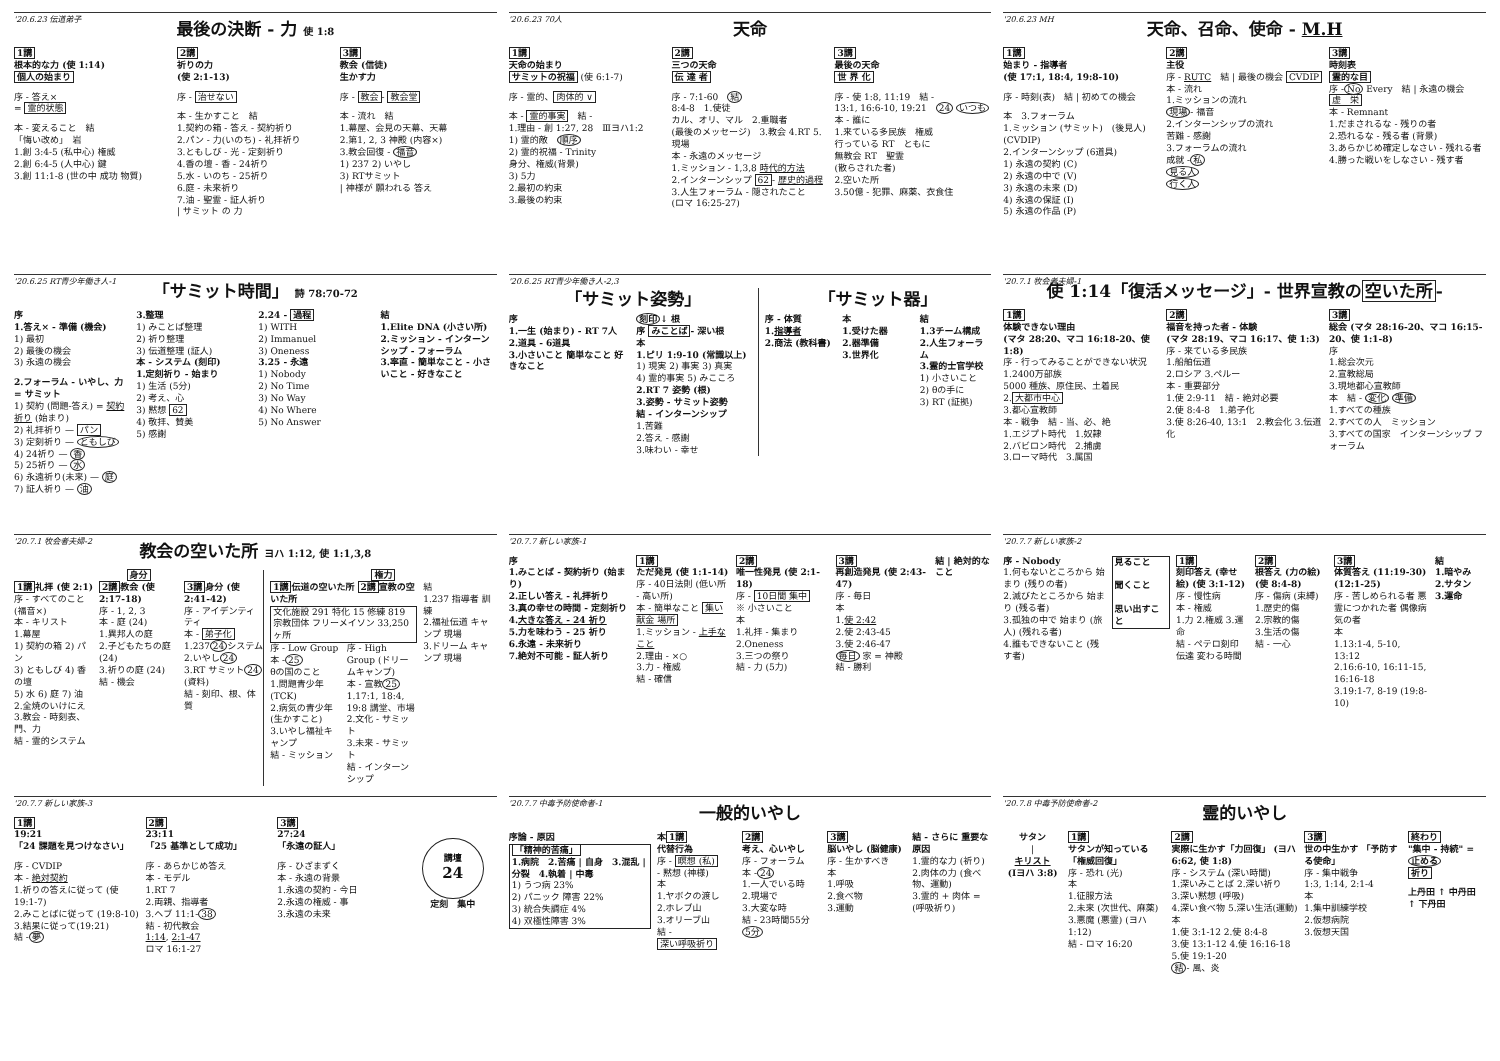'20.6.23 伝道弟子
最後の決断 - 力 使 1:8
1講
根本的な力 (使 1:14)
個人の始まり
序 - 答え×
= 霊的状態
本 - 変えること　結
「悔い改め」　岩
1.創 3:4-5 (私中心) 権威
2.創 6:4-5 (人中心) 鍵
3.創 11:1-8 (世の中 成功 物質)
2講
祈りの力
(使 2:1-13)
序 - 治せない
本 - 生かすこと　結
1.契約の箱 - 答え - 契約祈り
2.パン - 力(いのち) - 礼拝祈り
3.ともしび - 光 - 定刻祈り
4.香の壇 - 香 - 24祈り
5.水 - いのち - 25祈り
6.庭 - 未来祈り
7.油 - 聖霊 - 証人祈り
| サミット の 力
3講
教会 (信徒)
生かす力
序 - 教会- 教会堂
本 - 流れ　結
1.幕屋、会見の天幕、天幕
2.第1, 2, 3 神殿 (内容×)
3.教会回復 - 福音
1) 237 2) いやし
3) RTサミット
| 神様が 願われる 答え
'20.6.23 70人
天命
1講
天命の始まり
サミットの祝福 (使 6:1-7)
序 - 霊的、肉体的 ∨
本 - 霊的事実　結 -
1.理由 - 創 1:27, 28　Ⅲヨハ1:2
1) 霊的敵　順序
2) 霊的祝福 - Trinity
身分、権威(背景)
3) 5力
2.最初の約束
3.最後の約束
2講
三つの天命
伝 達 者
序 - 7:1-60　結
8:4-8　1.使徒
カル、オリ、マル　2.重職者
(最後のメッセージ)　3.教会 4.RT 5.現場
本 - 永遠のメッセージ
1.ミッション - 1,3,8 時代的方法
2.インターンシップ 62- 歴史的過程
3.人生フォーラム - 隠されたこと
(ロマ 16:25-27)
3講
最後の天命
世 界 化
序 - 使 1:8, 11:19　結 -
13:1, 16:6-10, 19:21　24 いつも
本 - 誰に
1.来ている多民族　権威
行っている RT　ともに
無教会 RT　聖霊
(散らされた者)
2.空いた所
3.50億 - 犯罪、麻薬、衣食住
'20.6.23 MH
天命、召命、使命 - M.H
1講
始まり - 指導者
(使 17:1, 18:4, 19:8-10)
序 - 時刻(表)　結 | 初めての機会
本　3.フォーラム
1.ミッション (サミット)　(後見人) (CVDIP)
2.インターンシップ (6道具)
1) 永遠の契約 (C)
2) 永遠の中で (V)
3) 永遠の未来 (D)
4) 永遠の保証 (I)
5) 永遠の作品 (P)
2講
主役
序 - RUTC　結 | 最後の機会 CVDIP
本 - 流れ
1.ミッションの流れ
現場- 福音
2.インターンシップの流れ
苦難 - 感謝
3.フォーラムの流れ
成就 -私
見る人
行く人
3講
時刻表
霊的な目
序 -No Every　結 | 永遠の機会
虚　栄
本 - Remnant
1.だまされるな - 残りの者
2.恐れるな - 残る者 (背景)
3.あらかじめ確定しなさい - 残れる者
4.勝った戦いをしなさい - 残す者
'20.6.25 RT青少年働き人-1
「サミット時間」 詩 78:70-72
序
1.答え× - 準備 (機会)
1) 最初
2) 最後の機会
3) 永遠の機会
2.フォーラム - いやし、力 = サミット
1) 契約 (問題-答え) = 契約祈り (始まり)
2) 礼拝祈り — パン
3) 定刻祈り — ともしび
4) 24祈り — 香
5) 25祈り — 水
6) 永遠祈り(未来) — 庭
7) 証人祈り — 油
3.整理
1) みことば整理
2) 祈り整理
3) 伝道整理 (証人)
本 - システム (刻印)
1.定刻祈り - 始まり
1) 生活 (5分)
2) 考え、心
3) 黙想 62
4) 敬拝、賛美
5) 感謝
2.24 - 過程
1) WITH
2) Immanuel
3) Oneness
3.25 - 永遠
1) Nobody
2) No Time
3) No Way
4) No Where
5) No Answer
結
1.Elite DNA (小さい所)
2.ミッション - インターンシップ - フォーラム
3.率直 - 簡単なこと - 小さいこと - 好きなこと
'20.6.25 RT青少年働き人-2,3
「サミット姿勢」
序
1.一生 (始まり) - RT 7人
2.道具 - 6道具
3.小さいこと 簡単なこと 好きなこと
刻印↓ 根
序 みことば- 深い根
本
1.ピリ 1:9-10 (常識以上)
1) 現実 2) 事実 3) 真実
4) 霊的事実 5) みこころ
2.RT 7 姿勢 (根)
3.姿勢 - サミット姿勢
結 - インターンシップ
1.苦難
2.答え - 感謝
3.味わい - 幸せ
「サミット器」
序 - 体質
1.指導者
2.商法 (教科書)
本
1.受けた器
2.器準備
3.世界化
結
1.3チーム構成
2.人生フォーラム
3.霊的士官学校
1) 小さいこと
2) θの手に
3) RT (証拠)
'20.7.1 牧会者夫婦-1
使 1:14「復活メッセージ」- 世界宣教の空いた所-
1講
体験できない理由
(マタ 28:20、マコ 16:18-20、使 1:8)
序 - 行ってみることができない状況
1.2400万部族
5000 種族、原住民、土着民
2.大都市中心
3.都心宣教師
本 - 戦争　結 - 当、必、絶
1.エジプト時代　1.奴隷
2.バビロン時代　2.捕虜
3.ローマ時代　3.属国
2講
福音を持った者 - 体験
(マタ 28:19、マコ 16:17、使 1:3)
序 - 来ている多民族
1.船舶伝道
2.ロシア 3.ペルー
本 - 重要部分
1.使 2:9-11　結 - 絶対必要
2.使 8:4-8　1.弟子化
3.使 8:26-40, 13:1　2.教会化 3.伝道化
3講
総会 (マタ 28:16-20、マコ 16:15-20、使 1:1-8)
序
1.総会次元
2.宣教総局
3.現地都心宣教師
本　結 - 変化 準備
1.すべての種族
2.すべての人　ミッション
3.すべての国家　インターンシップ フォーラム
'20.7.1 牧会者夫婦-2
教会の空いた所 ヨハ 1:12, 使 1:1,3,8
身分
1講礼拝 (使 2:1)
序 - すべてのこと (福音×)
本 - キリスト
1.幕屋
1) 契約の箱 2) パン
3) ともしび 4) 香の壇
5) 水 6) 庭 7) 油
2.全焼のいけにえ
3.教会 - 時刻表、門、力
結 - 霊的システム
2講教会 (使 2:17-18)
序 - 1, 2, 3
本 - 庭 (24)
1.異邦人の庭
2.子どもたちの庭 (24)
3.祈りの庭 (24)
結 - 機会
3講身分 (使 2:41-42)
序 - アイデンティティ
本 - 弟子化
1.23724システム
2.いやし24
3.RT サミット24 (資料)
結 - 刻印、根、体質
権力
1講伝道の空いた所 2講宣教の空いた所
文化施設 291 特化 15 修練 819
宗教団体 フリーメイソン 33,250ヶ所
序 - Low Group
本 -25
θの国のこと
1.問題青少年 (TCK)
2.病気の青少年 (生かすこと)
3.いやし福祉キャンプ
結 - ミッション
序 - High Group (ドリームキャンプ)
本 - 宣教25
1.17:1, 18:4, 19:8 講堂、市場
2.文化 - サミット
3.未来 - サミット
結 - インターンシップ
結
1.237 指導者 訓練
2.福祉伝道 キャンプ 現場
3.ドリーム キャンプ 現場
'20.7.7 新しい家族-1
序
1.みことば - 契約祈り (始まり)
2.正しい答え - 礼拝祈り
3.真の幸せの時間 - 定刻祈り
4.大きな答え - 24 祈り
5.力を味わう - 25 祈り
6.永遠 - 未来祈り
7.絶対不可能 - 証人祈り
1講
ただ発見 (使 1:1-14)
序 - 40日法則 (低い所 - 高い所)
本 - 簡単なこと 集い 献金 場所
1.ミッション - 上手なこと
2.理由 - ×○
3.力 - 権威
結 - 確信
2講
唯一性発見 (使 2:1-18)
序 - 10日間 集中
※ 小さいこと
本
1.礼拝 - 集まり
2.Oneness
3.三つの祭り
結 - 力 (5力)
3講
再創造発見 (使 2:43-47)
序 - 毎日
本
1.使 2:42
2.使 2:43-45
3.使 2:46-47
毎日 家 = 神殿
結 - 勝利
結 | 絶対的なこと
'20.7.7 新しい家族-2
序 - Nobody
1.何もないところから 始まり (残りの者)
2.滅びたところから 始まり (残る者)
3.孤独の中で 始まり (旅人) (残れる者)
4.誰もできないこと (残す者)
見ること
聞くこと
思い出すこと
1講
刻印答え (幸せ 絵) (使 3:1-12)
序 - 慢性病
本 - 権威
1.力 2.権威 3.運命
結 - ペテロ刻印 伝達 変わる時間
2講
根答え (力の絵) (使 8:4-8)
序 - 傷病 (束縛)
1.歴史的傷
2.宗教的傷
3.生活の傷
結 - 一心
3講
体質答え (11:19-30) (12:1-25)
序 - 苦しめられる者 悪霊につかれた者 偶像病気の者
本
1.13:1-4, 5-10, 13:12
2.16:6-10, 16:11-15, 16:16-18
3.19:1-7, 8-19 (19:8-10)
結
1.暗やみ
2.サタン
3.運命
'20.7.7 新しい家族-3
1講
19:21
「24 課題を見つけなさい」
序 - CVDIP
本 - 絶対契約
1.祈りの答えに従って (使 19:1-7)
2.みことばに従って (19:8-10)
3.結果に従って(19:21)
結 -夢
2講
23:11
「25 基準として成功」
序 - あらかじめ答え
本 - モデル
1.RT 7
2.両親、指導者
3.ヘブ 11:1-38
結 - 初代教会
1:14, 2:1-47
ロマ 16:1-27
3講
27:24
「永遠の証人」
序 - ひざまずく
本 - 永遠の背景
1.永遠の契約 - 今日
2.永遠の権威 - 事
3.永遠の未来
講壇
24
定刻　集中
'20.7.7 中毒予防使命者-1
一般的いやし
序論 - 原因
「精神的苦痛」
1.病院　2.苦痛 | 自身　3.混乱 | 分裂　4.執着 | 中毒
1) うつ病 23%
2) パニック 障害 22%
3) 統合失調症 4%
4) 双極性障害 3%
本1講
代替行為
序 - 瞑想 (私)
- 黙想 (神様)
本
1.ヤボクの渡し
2.ホレブ山
3.オリーブ山
結 -
深い呼吸祈り
2講
考え、心いやし
序 - フォーラム
本 -24
1.一人でいる時
2.現場で
3.大変な時
結 - 23時間55分 5分
3講
脳いやし (脳健康)
序 - 生かすべき
本
1.呼吸
2.食べ物
3.運動
結 - さらに 重要な 原因
1.霊的な力 (祈り)
2.肉体の力 (食べ物、運動)
3.霊的 + 肉体 = (呼吸祈り)
'20.7.8 中毒予防使命者-2
霊的いやし
サタン
|
キリスト
(Iヨハ 3:8)
1講
サタンが知っている 「権威回復」
序 - 恐れ (光)
本
1.征服方法
2.未来 (次世代、麻薬)
3.悪魔 (悪霊) (ヨハ 1:12)
結 - ロマ 16:20
2講
実際に生かす「力回復」 (ヨハ 6:62, 使 1:8)
序 - システム (深い時間)
1.深いみことば 2.深い祈り
3.深い黙想 (呼吸)
4.深い食べ物 5.深い生活(運動)
本
1.使 3:1-12 2.使 8:4-8
3.使 13:1-12 4.使 16:16-18
5.使 19:1-20
結- 風、炎
3講
世の中生かす 「予防する使命」
序 - 集中戦争
1:3, 1:14, 2:1-4
本
1.集中訓練学校
2.仮想病院
3.仮想天国
終わり
"集中 - 持続" = 止める
祈り
上丹田 ↑ 中丹田 ↑ 下丹田